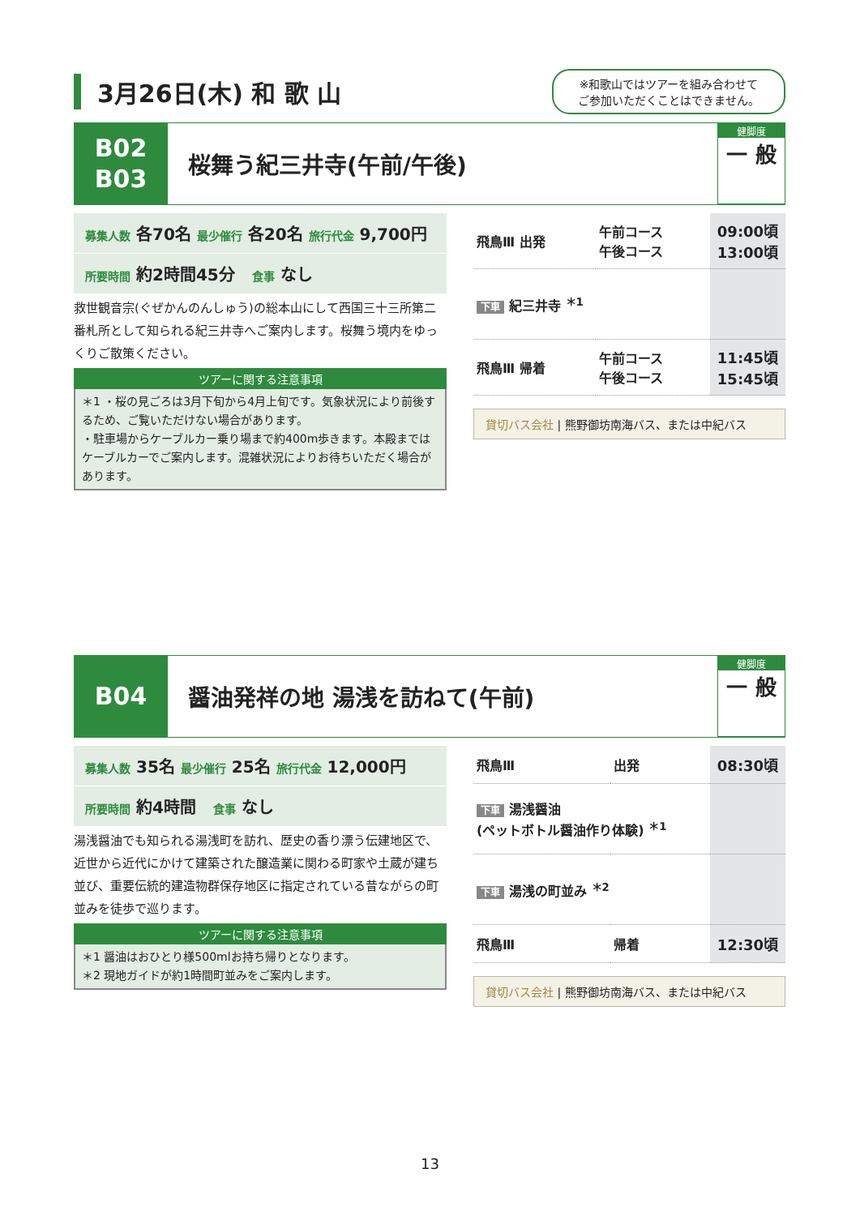3月26日(木) 和 歌 山
※和歌山ではツアーを組み合わせて
ご参加いただくことはできません。
B02
B03
桜舞う紀三井寺(午前/午後)
健脚度
一 般
募集人数 各70名 最少催行 各20名 旅行代金 9,700円
所要時間 約2時間45分 食事 なし
救世観音宗(ぐぜかんのんしゅう)の総本山にして西国三十三所第二番札所として知られる紀三井寺へご案内します。桜舞う境内をゆっくりご散策ください。
ツアーに関する注意事項
＊1 ・桜の見ごろは3月下旬から4月上旬です。気象状況により前後するため、ご覧いただけない場合があります。
・駐車場からケーブルカー乗り場まで約400m歩きます。本殿まではケーブルカーでご案内します。混雑状況によりお待ちいただく場合があります。
| 飛鳥Ⅲ 出発 | 午前コース 午後コース | 09:00頃 13:00頃 |
| 下車 紀三井寺 <sup>＊1</sup> | | |
| 飛鳥Ⅲ 帰着 | 午前コース 午後コース | 11:45頃 15:45頃 |
貸切バス会社 | 熊野御坊南海バス、または中紀バス
B04
醤油発祥の地 湯浅を訪ねて(午前)
健脚度
一 般
募集人数 35名 最少催行 25名 旅行代金 12,000円
所要時間 約4時間 食事 なし
湯浅醤油でも知られる湯浅町を訪れ、歴史の香り漂う伝建地区で、近世から近代にかけて建築された醸造業に関わる町家や土蔵が建ち並び、重要伝統的建造物群保存地区に指定されている昔ながらの町並みを徒歩で巡ります。
ツアーに関する注意事項
＊1 醤油はおひとり様500mlお持ち帰りとなります。
＊2 現地ガイドが約1時間町並みをご案内します。
| 飛鳥Ⅲ | 出発 | 08:30頃 |
| 下車 湯浅醤油 (ペットボトル醤油作り体験) <sup>＊1</sup> | | |
| 下車 湯浅の町並み <sup>＊2</sup> | | |
| 飛鳥Ⅲ | 帰着 | 12:30頃 |
貸切バス会社 | 熊野御坊南海バス、または中紀バス
13